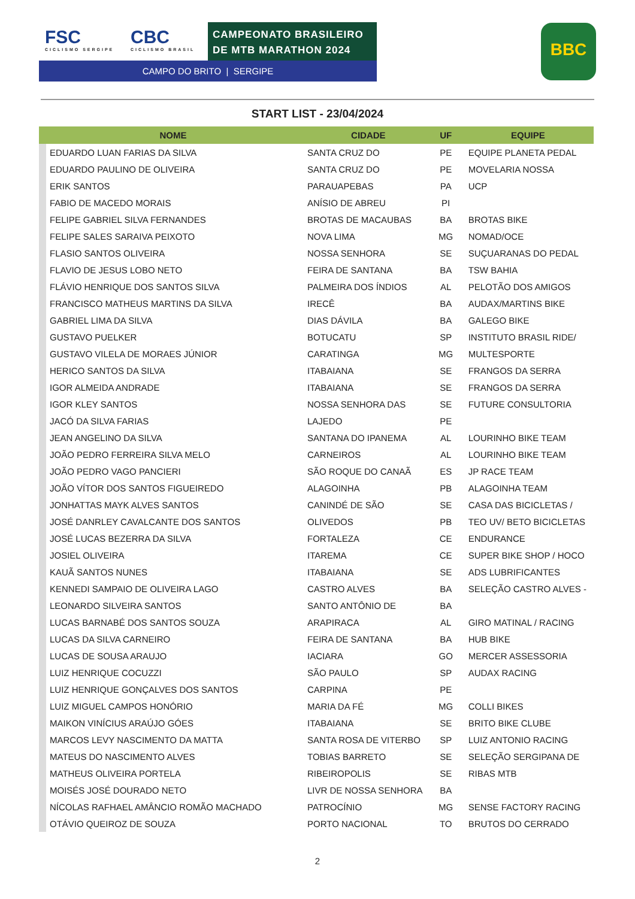FSC
CICLISMO SERGIPE
CBC
CICLISMO BRASIL
CAMPEONATO BRASILEIRO
DE MTB MARATHON 2024
CAMPO DO BRITO | SERGIPE
BBC
START LIST - 23/04/2024
| NOME | | CIDADE | UF | EQUIPE |
| --- | --- | --- | --- | --- |
| | EDUARDO LUAN FARIAS DA SILVA | SANTA CRUZ DO | PE | EQUIPE PLANETA PEDAL |
| | EDUARDO PAULINO DE OLIVEIRA | SANTA CRUZ DO | PE | MOVELARIA NOSSA |
| | ERIK SANTOS | PARAUAPEBAS | PA | UCP |
| | FABIO DE MACEDO MORAIS | ANÍSIO DE ABREU | PI | |
| | FELIPE GABRIEL SILVA FERNANDES | BROTAS DE MACAUBAS | BA | BROTAS BIKE |
| | FELIPE SALES SARAIVA PEIXOTO | NOVA LIMA | MG | NOMAD/OCE |
| | FLASIO SANTOS OLIVEIRA | NOSSA SENHORA | SE | SUÇUARANAS DO PEDAL |
| | FLAVIO DE JESUS LOBO NETO | FEIRA DE SANTANA | BA | TSW BAHIA |
| | FLÁVIO HENRIQUE DOS SANTOS SILVA | PALMEIRA DOS ÍNDIOS | AL | PELOTÃO DOS AMIGOS |
| | FRANCISCO MATHEUS MARTINS DA SILVA | IRECÊ | BA | AUDAX/MARTINS BIKE |
| | GABRIEL LIMA DA SILVA | DIAS DÁVILA | BA | GALEGO BIKE |
| | GUSTAVO PUELKER | BOTUCATU | SP | INSTITUTO BRASIL RIDE/ |
| | GUSTAVO VILELA DE MORAES JÚNIOR | CARATINGA | MG | MULTESPORTE |
| | HERICO SANTOS DA SILVA | ITABAIANA | SE | FRANGOS DA SERRA |
| | IGOR ALMEIDA ANDRADE | ITABAIANA | SE | FRANGOS DA SERRA |
| | IGOR KLEY SANTOS | NOSSA SENHORA DAS | SE | FUTURE CONSULTORIA |
| | JACÓ DA SILVA FARIAS | LAJEDO | PE | |
| | JEAN ANGELINO DA SILVA | SANTANA DO IPANEMA | AL | LOURINHO BIKE TEAM |
| | JOÃO PEDRO FERREIRA SILVA MELO | CARNEIROS | AL | LOURINHO BIKE TEAM |
| | JOÃO PEDRO VAGO PANCIERI | SÃO ROQUE DO CANAÃ | ES | JP RACE TEAM |
| | JOÃO VÍTOR DOS SANTOS FIGUEIREDO | ALAGOINHA | PB | ALAGOINHA TEAM |
| | JONHATTAS MAYK ALVES SANTOS | CANINDÉ DE SÃO | SE | CASA DAS BICICLETAS / |
| | JOSÉ DANRLEY CAVALCANTE DOS SANTOS | OLIVEDOS | PB | TEO UV/ BETO BICICLETAS |
| | JOSÉ LUCAS BEZERRA DA SILVA | FORTALEZA | CE | ENDURANCE |
| | JOSIEL OLIVEIRA | ITAREMA | CE | SUPER BIKE SHOP / HOCO |
| | KAUÃ SANTOS NUNES | ITABAIANA | SE | ADS LUBRIFICANTES |
| | KENNEDI SAMPAIO DE OLIVEIRA LAGO | CASTRO ALVES | BA | SELEÇÃO CASTRO ALVES - |
| | LEONARDO SILVEIRA SANTOS | SANTO ANTÔNIO DE | BA | |
| | LUCAS BARNABÉ DOS SANTOS SOUZA | ARAPIRACA | AL | GIRO MATINAL / RACING |
| | LUCAS DA SILVA CARNEIRO | FEIRA DE SANTANA | BA | HUB BIKE |
| | LUCAS DE SOUSA ARAUJO | IACIARA | GO | MERCER ASSESSORIA |
| | LUIZ HENRIQUE COCUZZI | SÃO PAULO | SP | AUDAX RACING |
| | LUIZ HENRIQUE GONÇALVES DOS SANTOS | CARPINA | PE | |
| | LUIZ MIGUEL CAMPOS HONÓRIO | MARIA DA FÉ | MG | COLLI BIKES |
| | MAIKON VINÍCIUS ARAÚJO GÓES | ITABAIANA | SE | BRITO BIKE CLUBE |
| | MARCOS LEVY NASCIMENTO DA MATTA | SANTA ROSA DE VITERBO | SP | LUIZ ANTONIO RACING |
| | MATEUS DO NASCIMENTO ALVES | TOBIAS BARRETO | SE | SELEÇÃO SERGIPANA DE |
| | MATHEUS OLIVEIRA PORTELA | RIBEIROPOLIS | SE | RIBAS MTB |
| | MOISÉS JOSÉ DOURADO NETO | LIVR DE NOSSA SENHORA | BA | |
| | NÍCOLAS RAFHAEL AMÂNCIO ROMÃO MACHADO | PATROCÍNIO | MG | SENSE FACTORY RACING |
| | OTÁVIO QUEIROZ DE SOUZA | PORTO NACIONAL | TO | BRUTOS DO CERRADO |
2